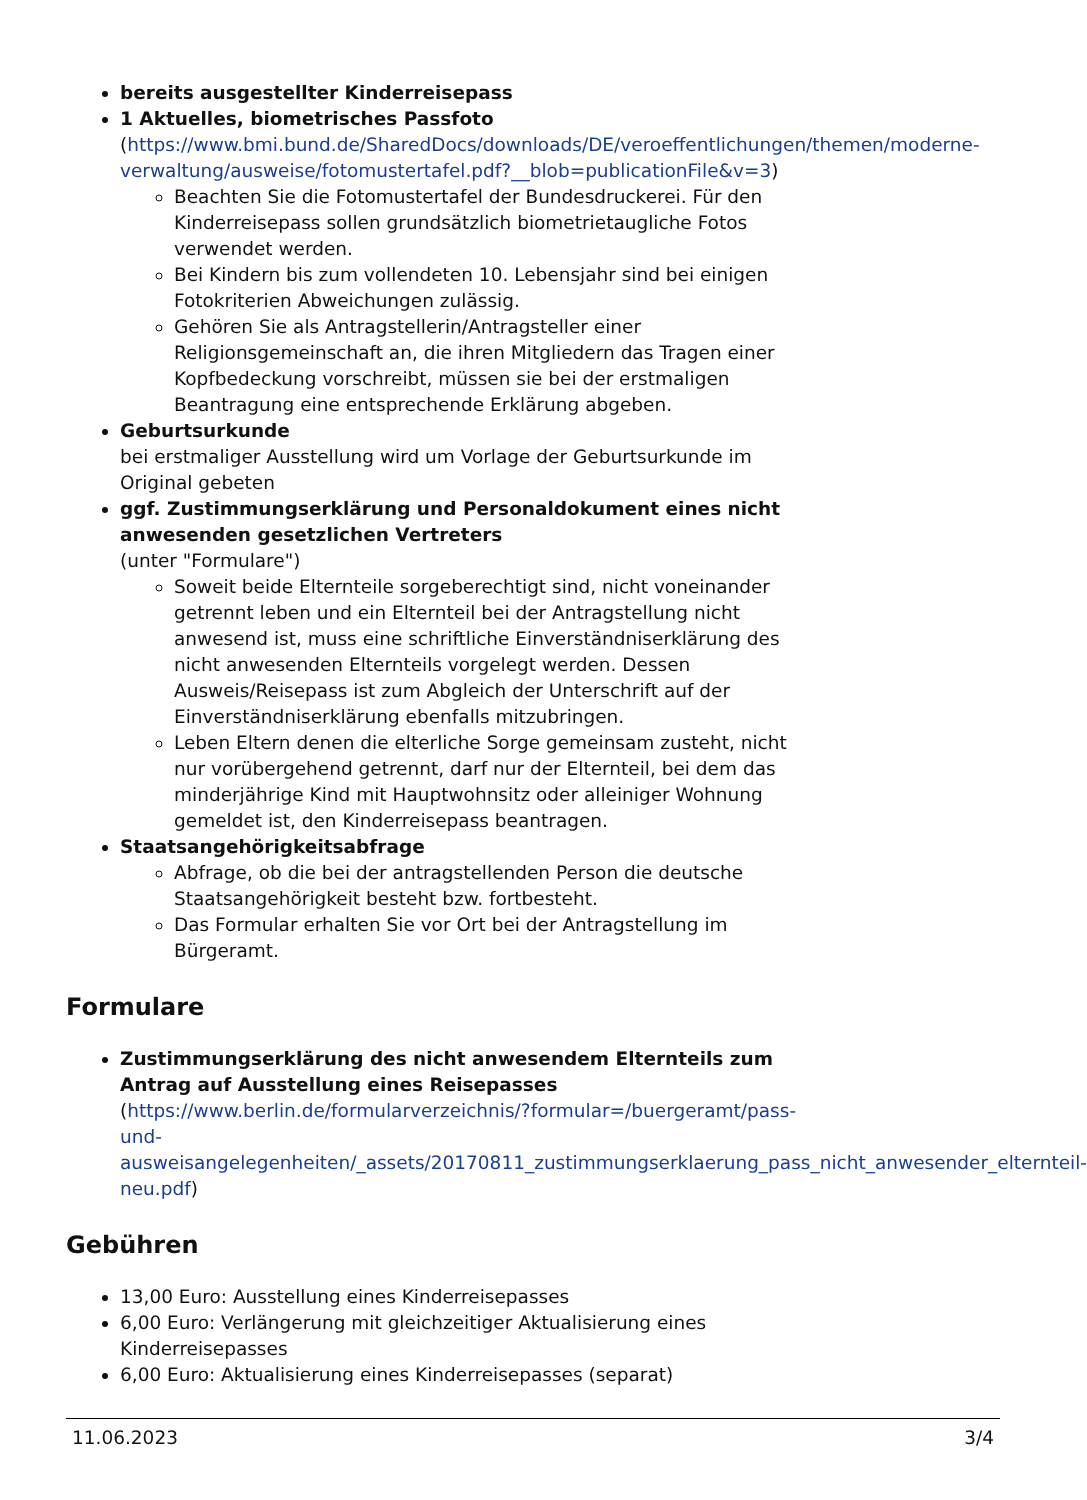bereits ausgestellter Kinderreisepass
1 Aktuelles, biometrisches Passfoto
(https://www.bmi.bund.de/SharedDocs/downloads/DE/veroeffentlichungen/themen/moderne-verwaltung/ausweise/fotomustertafel.pdf?__blob=publicationFile&v=3)
Beachten Sie die Fotomustertafel der Bundesdruckerei. Für den Kinderreisepass sollen grundsätzlich biometrietaugliche Fotos verwendet werden.
Bei Kindern bis zum vollendeten 10. Lebensjahr sind bei einigen Fotokriterien Abweichungen zulässig.
Gehören Sie als Antragstellerin/Antragsteller einer Religionsgemeinschaft an, die ihren Mitgliedern das Tragen einer Kopfbedeckung vorschreibt, müssen sie bei der erstmaligen Beantragung eine entsprechende Erklärung abgeben.
Geburtsurkunde
bei erstmaliger Ausstellung wird um Vorlage der Geburtsurkunde im Original gebeten
ggf. Zustimmungserklärung und Personaldokument eines nicht anwesenden gesetzlichen Vertreters
(unter "Formulare")
Soweit beide Elternteile sorgeberechtigt sind, nicht voneinander getrennt leben und ein Elternteil bei der Antragstellung nicht anwesend ist, muss eine schriftliche Einverständniserklärung des nicht anwesenden Elternteils vorgelegt werden. Dessen Ausweis/Reisepass ist zum Abgleich der Unterschrift auf der Einverständniserklärung ebenfalls mitzubringen.
Leben Eltern denen die elterliche Sorge gemeinsam zusteht, nicht nur vorübergehend getrennt, darf nur der Elternteil, bei dem das minderjährige Kind mit Hauptwohnsitz oder alleiniger Wohnung gemeldet ist, den Kinderreisepass beantragen.
Staatsangehörigkeitsabfrage
Abfrage, ob die bei der antragstellenden Person die deutsche Staatsangehörigkeit besteht bzw. fortbesteht.
Das Formular erhalten Sie vor Ort bei der Antragstellung im Bürgeramt.
Formulare
Zustimmungserklärung des nicht anwesendem Elternteils zum Antrag auf Ausstellung eines Reisepasses
(https://www.berlin.de/formularverzeichnis/?formular=/buergeramt/pass-und-ausweisangelegenheiten/_assets/20170811_zustimmungserklaerung_pass_nicht_anwesender_elternteil-neu.pdf)
Gebühren
13,00 Euro: Ausstellung eines Kinderreisepasses
6,00 Euro: Verlängerung mit gleichzeitiger Aktualisierung eines Kinderreisepasses
6,00 Euro: Aktualisierung eines Kinderreisepasses (separat)
11.06.2023 3/4